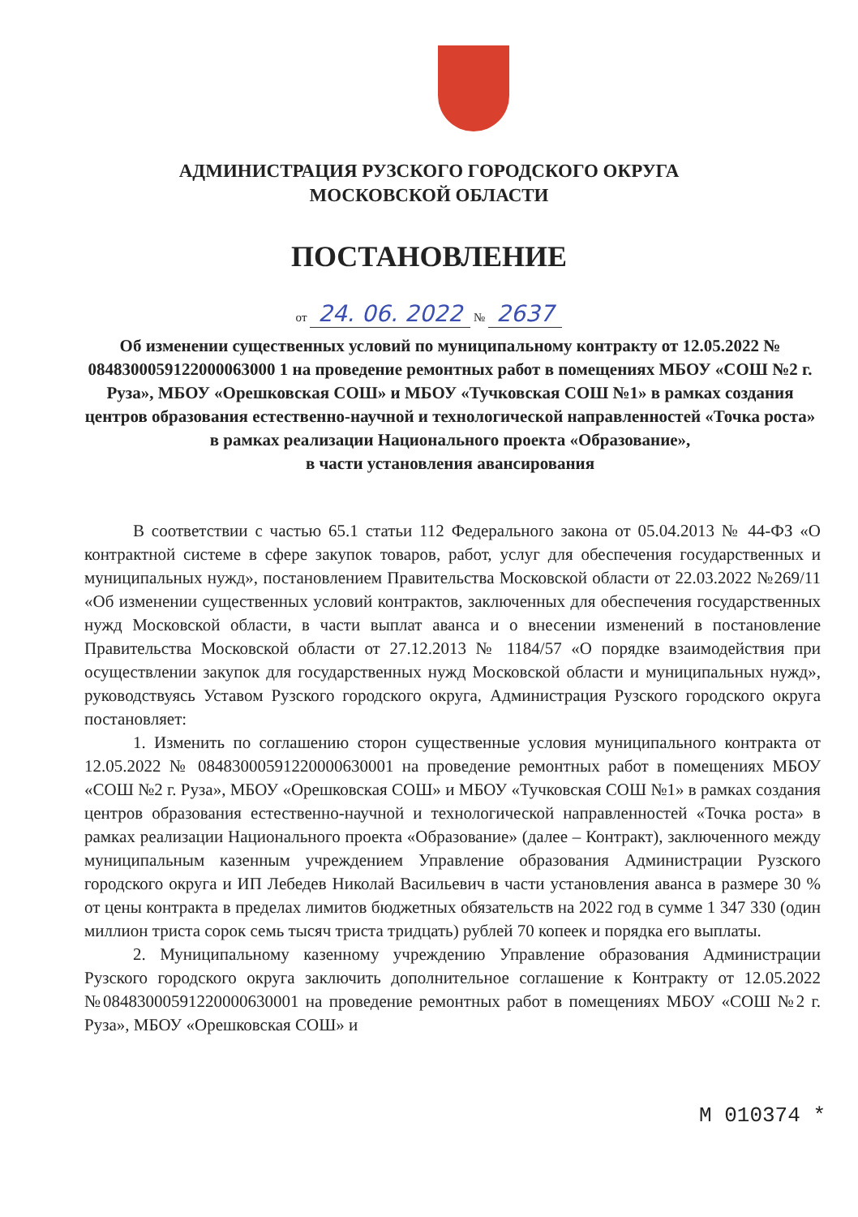АДМИНИСТРАЦИЯ РУЗСКОГО ГОРОДСКОГО ОКРУГА
МОСКОВСКОЙ ОБЛАСТИ
ПОСТАНОВЛЕНИЕ
от 24. 06. 2022 № 2637
Об изменении существенных условий по муниципальному контракту от 12.05.2022 № 0848300059122000063000 1 на проведение ремонтных работ в помещениях МБОУ «СОШ №2 г. Руза», МБОУ «Орешковская СОШ» и МБОУ «Тучковская СОШ №1» в рамках создания центров образования естественно-научной и технологической направленностей «Точка роста» в рамках реализации Национального проекта «Образование»,
в части установления авансирования
В соответствии с частью 65.1 статьи 112 Федерального закона от 05.04.2013 № 44-ФЗ «О контрактной системе в сфере закупок товаров, работ, услуг для обеспечения государственных и муниципальных нужд», постановлением Правительства Московской области от 22.03.2022 №269/11 «Об изменении существенных условий контрактов, заключенных для обеспечения государственных нужд Московской области, в части выплат аванса и о внесении изменений в постановление Правительства Московской области от 27.12.2013 № 1184/57 «О порядке взаимодействия при осуществлении закупок для государственных нужд Московской области и муниципальных нужд», руководствуясь Уставом Рузского городского округа, Администрация Рузского городского округа постановляет:
1. Изменить по соглашению сторон существенные условия муниципального контракта от 12.05.2022 № 08483000591220000630001 на проведение ремонтных работ в помещениях МБОУ «СОШ №2 г. Руза», МБОУ «Орешковская СОШ» и МБОУ «Тучковская СОШ №1» в рамках создания центров образования естественно-научной и технологической направленностей «Точка роста» в рамках реализации Национального проекта «Образование» (далее – Контракт), заключенного между муниципальным казенным учреждением Управление образования Администрации Рузского городского округа и ИП Лебедев Николай Васильевич в части установления аванса в размере 30 % от цены контракта в пределах лимитов бюджетных обязательств на 2022 год в сумме 1 347 330 (один миллион триста сорок семь тысяч триста тридцать) рублей 70 копеек и порядка его выплаты.
2. Муниципальному казенному учреждению Управление образования Администрации Рузского городского округа заключить дополнительное соглашение к Контракту от 12.05.2022 №08483000591220000630001 на проведение ремонтных работ в помещениях МБОУ «СОШ №2 г. Руза», МБОУ «Орешковская СОШ» и
М 010374 *